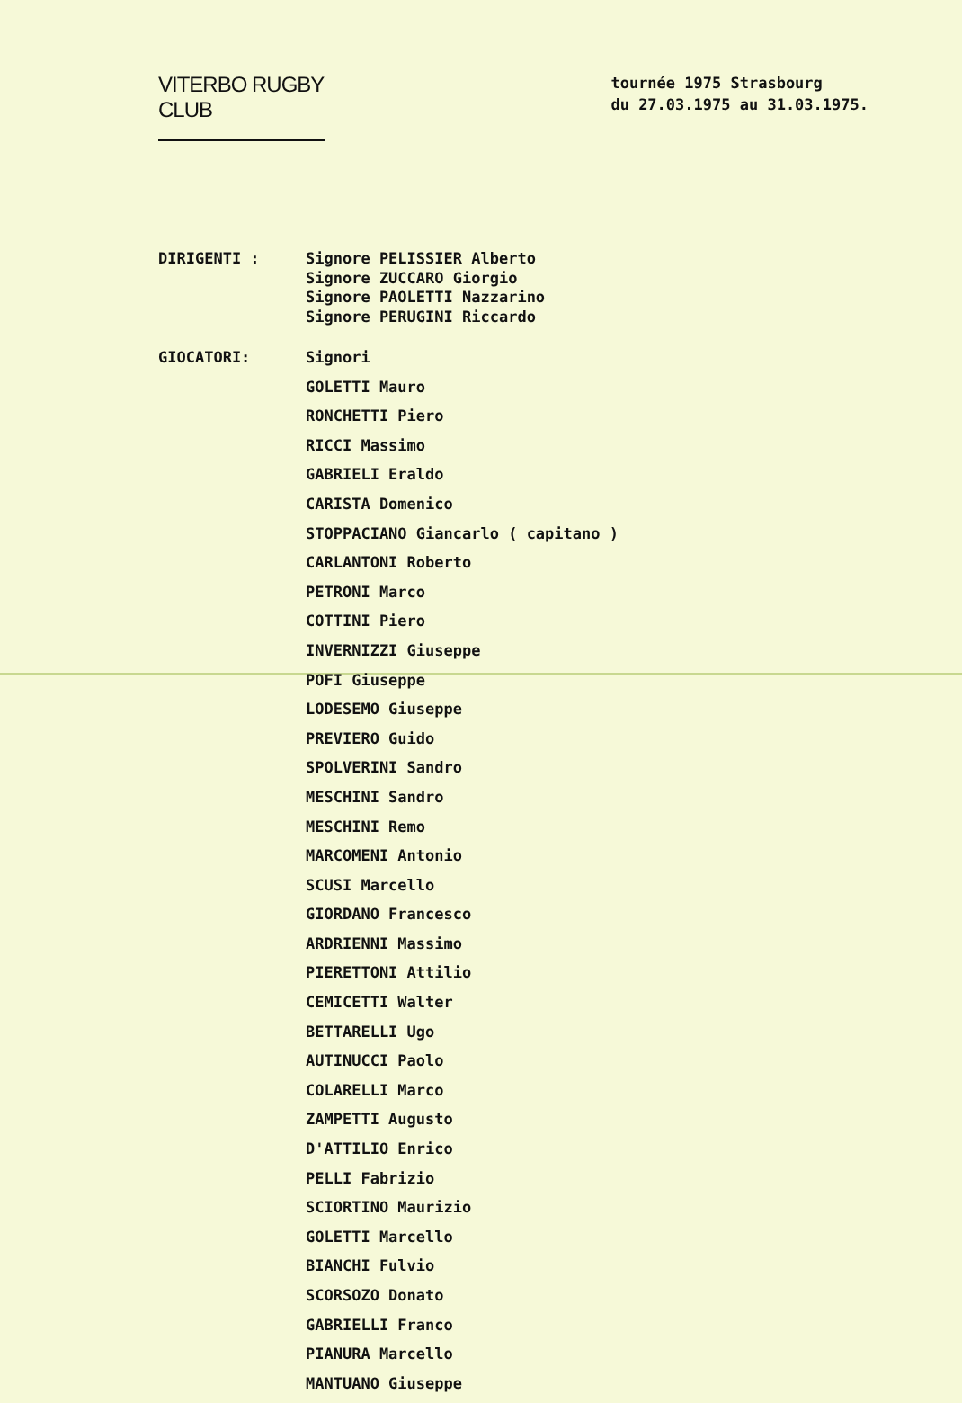VITERBO RUGBY CLUB
tournée 1975 Strasbourg
du 27.03.1975 au 31.03.1975.
DIRIGENTI : Signore PELISSIER Alberto
Signore ZUCCARO Giorgio
Signore PAOLETTI Nazzarino
Signore PERUGINI Riccardo
GIOCATORI:
Signori
GOLETTI Mauro
RONCHETTI Piero
RICCI Massimo
GABRIELI Eraldo
CARISTA Domenico
STOPPACIANO Giancarlo ( capitano )
CARLANTONI Roberto
PETRONI Marco
COTTINI Piero
INVERNIZZI Giuseppe
POFI Giuseppe
LODESEMO Giuseppe
PREVIERO Guido
SPOLVERINI Sandro
MESCHINI Sandro
MESCHINI Remo
MARCOMENI Antonio
SCUSI Marcello
GIORDANO Francesco
ARDRIENNI Massimo
PIERETTONI Attilio
CEMICETTI Walter
BETTARELLI Ugo
AUTINUCCI Paolo
COLARELLI Marco
ZAMPETTI Augusto
D'ATTILIO Enrico
PELLI Fabrizio
SCIORTINO Maurizio
GOLETTI Marcello
BIANCHI Fulvio
SCORSOZO Donato
GABRIELLI Franco
PIANURA Marcello
MANTUANO Giuseppe